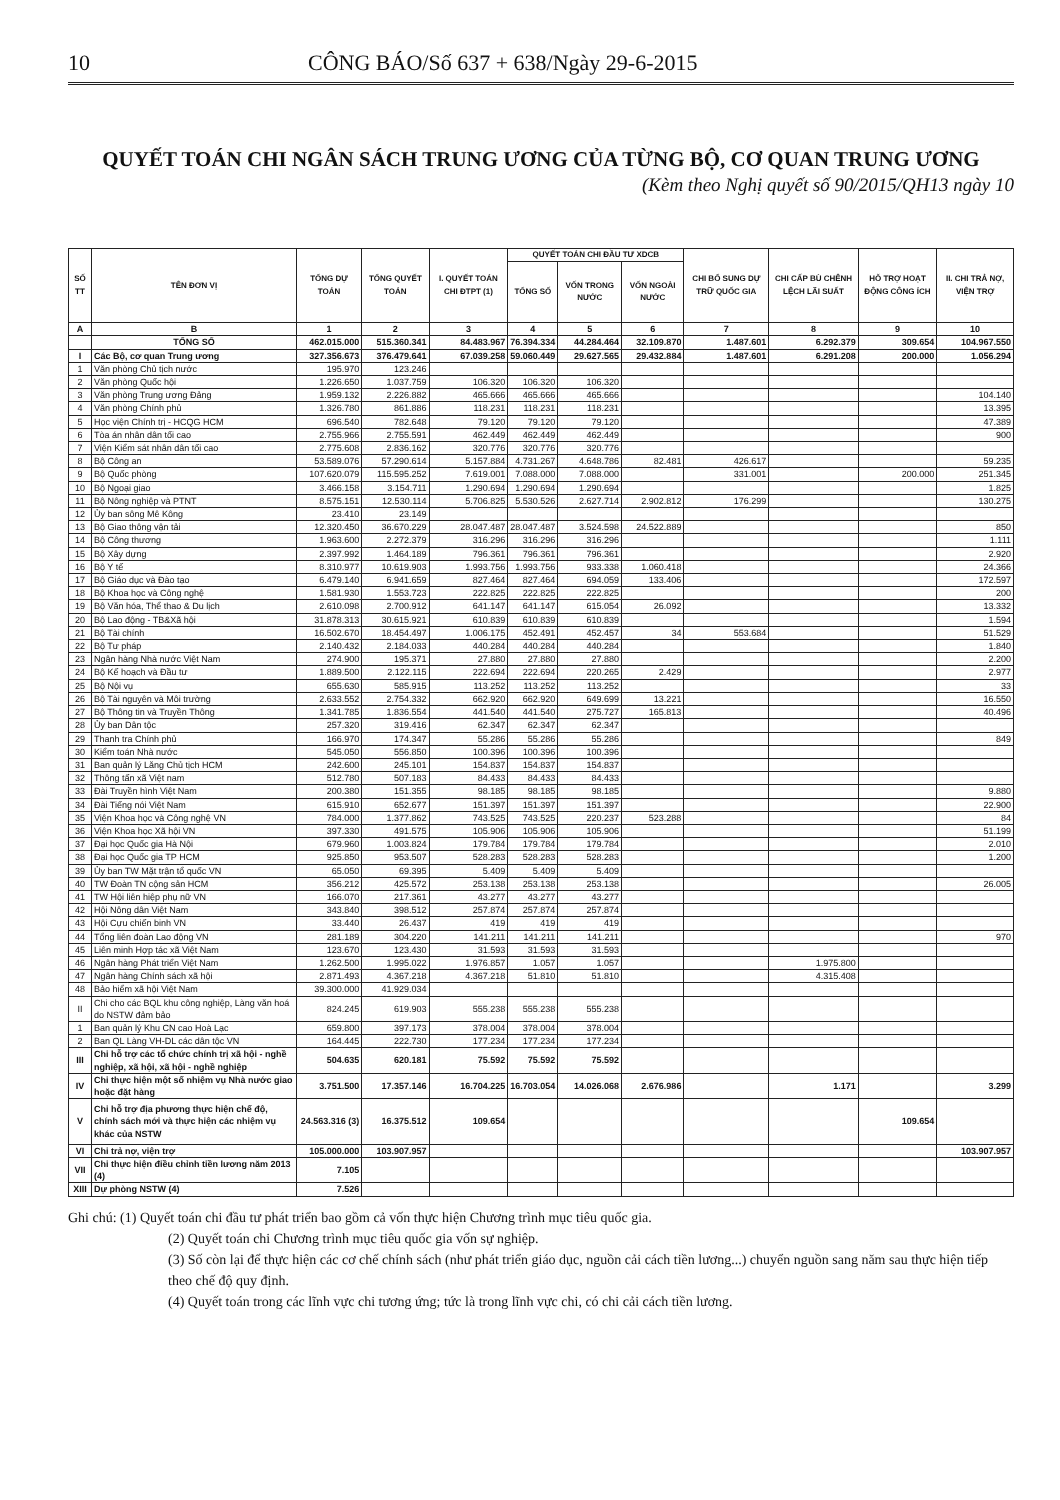10 CÔNG BÁO/Số 637 + 638/Ngày 29-6-2015
QUYẾT TOÁN CHI NGÂN SÁCH TRUNG ƯƠNG CỦA TỪNG BỘ, CƠ QUAN TRUNG ƯƠNG
(Kèm theo Nghị quyết số 90/2015/QH13 ngày 10
| SỐ TT | TÊN ĐƠN VỊ | TỔNG DỰ TOÁN | TỔNG QUYẾT TOÁN | I. QUYẾT TOÁN CHI ĐTPT (1) | QUYẾT TOÁN CHI ĐẦU TƯ XDCB | | | CHI BỔ SUNG DỰ TRỮ QUỐC GIA | CHI CẤP BÙ CHÊNH LỆCH LÃI SUẤT | HỖ TRỢ HOẠT ĐỘNG CÔNG ÍCH | II. CHI TRẢ NỢ, VIỆN TRỢ |
| --- | --- | --- | --- | --- | --- | --- | --- | --- | --- | --- | --- |
| | | | | | TỔNG SỐ | VỐN TRONG NƯỚC | VỐN NGOÀI NƯỚC | | | | |
| A | B | 1 | 2 | 3 | 4 | 5 | 6 | 7 | 8 | 9 | 10 |
| | TỔNG SỐ | 462.015.000 | 515.360.341 | 84.483.967 | 76.394.334 | 44.284.464 | 32.109.870 | 1.487.601 | 6.292.379 | 309.654 | 104.967.550 |
| I | Các Bộ, cơ quan Trung ương | 327.356.673 | 376.479.641 | 67.039.258 | 59.060.449 | 29.627.565 | 29.432.884 | 1.487.601 | 6.291.208 | 200.000 | 1.056.294 |
| 1 | Văn phòng Chủ tịch nước | 195.970 | 123.246 | | | | | | | | |
| 2 | Văn phòng Quốc hội | 1.226.650 | 1.037.759 | 106.320 | 106.320 | 106.320 | | | | | |
| 3 | Văn phòng Trung ương Đảng | 1.959.132 | 2.226.882 | 465.666 | 465.666 | 465.666 | | | | | 104.140 |
| 4 | Văn phòng Chính phủ | 1.326.780 | 861.886 | 118.231 | 118.231 | 118.231 | | | | | 13.395 |
| 5 | Học viện Chính trị - HCQG HCM | 696.540 | 782.648 | 79.120 | 79.120 | 79.120 | | | | | 47.389 |
| 6 | Tòa án nhân dân tối cao | 2.755.966 | 2.755.591 | 462.449 | 462.449 | 462.449 | | | | | 900 |
| 7 | Viện Kiểm sát nhân dân tối cao | 2.775.608 | 2.836.162 | 320.776 | 320.776 | 320.776 | | | | | |
| 8 | Bộ Công an | 53.589.076 | 57.290.614 | 5.157.884 | 4.731.267 | 4.648.786 | 82.481 | 426.617 | | | 59.235 |
| 9 | Bộ Quốc phòng | 107.620.079 | 115.595.252 | 7.619.001 | 7.088.000 | 7.088.000 | | 331.001 | | 200.000 | 251.345 |
| 10 | Bộ Ngoại giao | 3.466.158 | 3.154.711 | 1.290.694 | 1.290.694 | 1.290.694 | | | | | 1.825 |
| 11 | Bộ Nông nghiệp và PTNT | 8.575.151 | 12.530.114 | 5.706.825 | 5.530.526 | 2.627.714 | 2.902.812 | 176.299 | | | 130.275 |
| 12 | Ủy ban sông Mê Kông | 23.410 | 23.149 | | | | | | | | |
| 13 | Bộ Giao thông vận tải | 12.320.450 | 36.670.229 | 28.047.487 | 28.047.487 | 3.524.598 | 24.522.889 | | | | 850 |
| 14 | Bộ Công thương | 1.963.600 | 2.272.379 | 316.296 | 316.296 | 316.296 | | | | | 1.111 |
| 15 | Bộ Xây dựng | 2.397.992 | 1.464.189 | 796.361 | 796.361 | 796.361 | | | | | 2.920 |
| 16 | Bộ Y tế | 8.310.977 | 10.619.903 | 1.993.756 | 1.993.756 | 933.338 | 1.060.418 | | | | 24.366 |
| 17 | Bộ Giáo dục và Đào tạo | 6.479.140 | 6.941.659 | 827.464 | 827.464 | 694.059 | 133.406 | | | | 172.597 |
| 18 | Bộ Khoa học và Công nghệ | 1.581.930 | 1.553.723 | 222.825 | 222.825 | 222.825 | | | | | 200 |
| 19 | Bộ Văn hóa, Thể thao & Du lịch | 2.610.098 | 2.700.912 | 641.147 | 641.147 | 615.054 | 26.092 | | | | 13.332 |
| 20 | Bộ Lao động - TB&Xã hội | 31.878.313 | 30.615.921 | 610.839 | 610.839 | 610.839 | | | | | 1.594 |
| 21 | Bộ Tài chính | 16.502.670 | 18.454.497 | 1.006.175 | 452.491 | 452.457 | 34 | 553.684 | | | 51.529 |
| 22 | Bộ Tư pháp | 2.140.432 | 2.184.033 | 440.284 | 440.284 | 440.284 | | | | | 1.840 |
| 23 | Ngân hàng Nhà nước Việt Nam | 274.900 | 195.371 | 27.880 | 27.880 | 27.880 | | | | | 2.200 |
| 24 | Bộ Kế hoạch và Đầu tư | 1.889.500 | 2.122.115 | 222.694 | 222.694 | 220.265 | 2.429 | | | | 2.977 |
| 25 | Bộ Nội vụ | 655.630 | 585.915 | 113.252 | 113.252 | 113.252 | | | | | 33 |
| 26 | Bộ Tài nguyên và Môi trường | 2.633.552 | 2.754.332 | 662.920 | 662.920 | 649.699 | 13.221 | | | | 16.550 |
| 27 | Bộ Thông tin và Truyền Thông | 1.341.785 | 1.836.554 | 441.540 | 441.540 | 275.727 | 165.813 | | | | 40.496 |
| 28 | Ủy ban Dân tộc | 257.320 | 319.416 | 62.347 | 62.347 | 62.347 | | | | | |
| 29 | Thanh tra Chính phủ | 166.970 | 174.347 | 55.286 | 55.286 | 55.286 | | | | | 849 |
| 30 | Kiểm toán Nhà nước | 545.050 | 556.850 | 100.396 | 100.396 | 100.396 | | | | | |
| 31 | Ban quản lý Lăng Chủ tịch HCM | 242.600 | 245.101 | 154.837 | 154.837 | 154.837 | | | | | |
| 32 | Thông tấn xã Việt nam | 512.780 | 507.183 | 84.433 | 84.433 | 84.433 | | | | | |
| 33 | Đài Truyền hình Việt Nam | 200.380 | 151.355 | 98.185 | 98.185 | 98.185 | | | | | 9.880 |
| 34 | Đài Tiếng nói Việt Nam | 615.910 | 652.677 | 151.397 | 151.397 | 151.397 | | | | | 22.900 |
| 35 | Viện Khoa học và Công nghệ VN | 784.000 | 1.377.862 | 743.525 | 743.525 | 220.237 | 523.288 | | | | 84 |
| 36 | Viện Khoa học Xã hội VN | 397.330 | 491.575 | 105.906 | 105.906 | 105.906 | | | | | 51.199 |
| 37 | Đại học Quốc gia Hà Nội | 679.960 | 1.003.824 | 179.784 | 179.784 | 179.784 | | | | | 2.010 |
| 38 | Đại học Quốc gia TP HCM | 925.850 | 953.507 | 528.283 | 528.283 | 528.283 | | | | | 1.200 |
| 39 | Ủy ban TW Mặt trận tổ quốc VN | 65.050 | 69.395 | 5.409 | 5.409 | 5.409 | | | | | |
| 40 | TW Đoàn TN cộng sản HCM | 356.212 | 425.572 | 253.138 | 253.138 | 253.138 | | | | | 26.005 |
| 41 | TW Hội liên hiệp phụ nữ VN | 166.070 | 217.361 | 43.277 | 43.277 | 43.277 | | | | | |
| 42 | Hội Nông dân Việt Nam | 343.840 | 398.512 | 257.874 | 257.874 | 257.874 | | | | | |
| 43 | Hội Cựu chiến binh VN | 33.440 | 26.437 | 419 | 419 | 419 | | | | | |
| 44 | Tổng liên đoàn Lao động VN | 281.189 | 304.220 | 141.211 | 141.211 | 141.211 | | | | | 970 |
| 45 | Liên minh Hợp tác xã Việt Nam | 123.670 | 123.430 | 31.593 | 31.593 | 31.593 | | | | | |
| 46 | Ngân hàng Phát triển Việt Nam | 1.262.500 | 1.995.022 | 1.976.857 | 1.057 | 1.057 | | | 1.975.800 | | |
| 47 | Ngân hàng Chính sách xã hội | 2.871.493 | 4.367.218 | 4.367.218 | 51.810 | 51.810 | | | 4.315.408 | | |
| 48 | Bảo hiểm xã hội Việt Nam | 39.300.000 | 41.929.034 | | | | | | | | |
| II | Chi cho các BQL khu công nghiệp, Làng văn hoá do NSTW đảm bảo | 824.245 | 619.903 | 555.238 | 555.238 | 555.238 | | | | | |
| 1 | Ban quản lý Khu CN cao Hoà Lạc | 659.800 | 397.173 | 378.004 | 378.004 | 378.004 | | | | | |
| 2 | Ban QL Làng VH-DL các dân tộc VN | 164.445 | 222.730 | 177.234 | 177.234 | 177.234 | | | | | |
| III | Chi hỗ trợ các tổ chức chính trị xã hội - nghề nghiệp, xã hội, xã hội - nghề nghiệp | 504.635 | 620.181 | 75.592 | 75.592 | 75.592 | | | | | |
| IV | Chi thực hiện một số nhiệm vụ Nhà nước giao hoặc đặt hàng | 3.751.500 | 17.357.146 | 16.704.225 | 16.703.054 | 14.026.068 | 2.676.986 | | 1.171 | | 3.299 |
| V | Chi hỗ trợ địa phương thực hiện chế độ, chính sách mới và thực hiện các nhiệm vụ khác của NSTW | 24.563.316 (3) | 16.375.512 | 109.654 | | | | | | 109.654 | |
| VI | Chi trả nợ, viện trợ | 105.000.000 | 103.907.957 | | | | | | | | 103.907.957 |
| VII | Chi thực hiện điều chỉnh tiền lương năm 2013 (4) | 7.105 | | | | | | | | | |
| XIII | Dự phòng NSTW (4) | 7.526 | | | | | | | | | |
Ghi chú: (1) Quyết toán chi đầu tư phát triển bao gồm cả vốn thực hiện Chương trình mục tiêu quốc gia.
(2) Quyết toán chi Chương trình mục tiêu quốc gia vốn sự nghiệp.
(3) Số còn lại để thực hiện các cơ chế chính sách (như phát triển giáo dục, nguồn cải cách tiền lương...) chuyển nguồn sang năm sau thực hiện tiếp theo chế độ quy định.
(4) Quyết toán trong các lĩnh vực chi tương ứng; tức là trong lĩnh vực chi, có chi cải cách tiền lương.